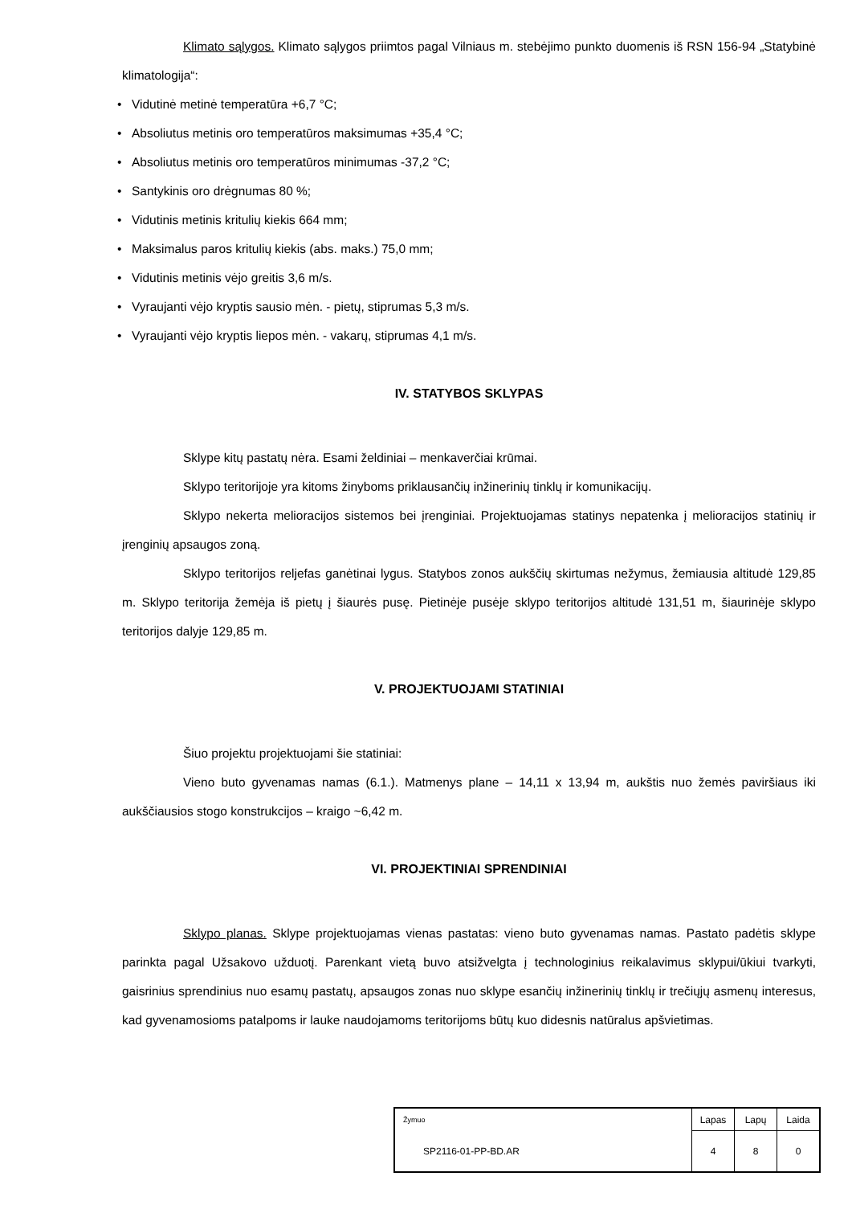Klimato sąlygos. Klimato sąlygos priimtos pagal Vilniaus m. stebėjimo punkto duomenis iš RSN 156-94 „Statybinė klimatologija“:
• Vidutinė metinė temperatūra +6,7 °C;
• Absoliutus metinis oro temperatūros maksimumas +35,4 °C;
• Absoliutus metinis oro temperatūros minimumas -37,2 °C;
• Santykinis oro drėgnumas 80 %;
• Vidutinis metinis kritulių kiekis 664 mm;
• Maksimalus paros kritulių kiekis (abs. maks.) 75,0 mm;
• Vidutinis metinis vėjo greitis 3,6 m/s.
• Vyraujanti vėjo kryptis sausio mėn. - pietų, stiprumas 5,3 m/s.
• Vyraujanti vėjo kryptis liepos mėn. - vakarų, stiprumas 4,1 m/s.
IV. STATYBOS SKLYPAS
Sklype kitų pastatų nėra. Esami želdiniai – menkaverčiai krūmai.
Sklypo teritorijoje yra kitoms žinyboms priklausančių inžinerinių tinklų ir komunikacijų.
Sklypo nekerta melioracijos sistemos bei įrenginiai. Projektuojamas statinys nepatenka į melioracijos statinių ir įrenginių apsaugos zoną.
Sklypo teritorijos reljefas ganėtinai lygus. Statybos zonos aukščių skirtumas nežymus, žemiausia altitudė 129,85 m. Sklypo teritorija žemėja iš pietų į šiaurės pusę. Pietinėje pusėje sklypo teritorijos altitudė 131,51 m, šiaurinėje sklypo teritorijos dalyje 129,85 m.
V. PROJEKTUOJAMI STATINIAI
Šiuo projektu projektuojami šie statiniai:
Vieno buto gyvenamas namas (6.1.). Matmenys plane – 14,11 x 13,94 m, aukštis nuo žemės paviršiaus iki aukščiausios stogo konstrukcijos – kraigo ~6,42 m.
VI. PROJEKTINIAI SPRENDINIAI
Sklypo planas. Sklype projektuojamas vienas pastatas: vieno buto gyvenamas namas. Pastato padėtis sklype parinkta pagal Užsakovo užduotį. Parenkant vietą buvo atsižvelgta į technologinius reikalavimus sklypui/ūkiui tvarkyti, gaisrinius sprendinius nuo esamų pastatų, apsaugos zonas nuo sklype esančių inžinerinių tinklų ir trečiųjų asmenų interesus, kad gyvenamosioms patalpoms ir lauke naudojamoms teritorijoms būtų kuo didesnis natūralus apšvietimas.
| Žymuo | Lapas | Lapų | Laida |
| SP2116-01-PP-BD.AR | 4 | 8 | 0 |